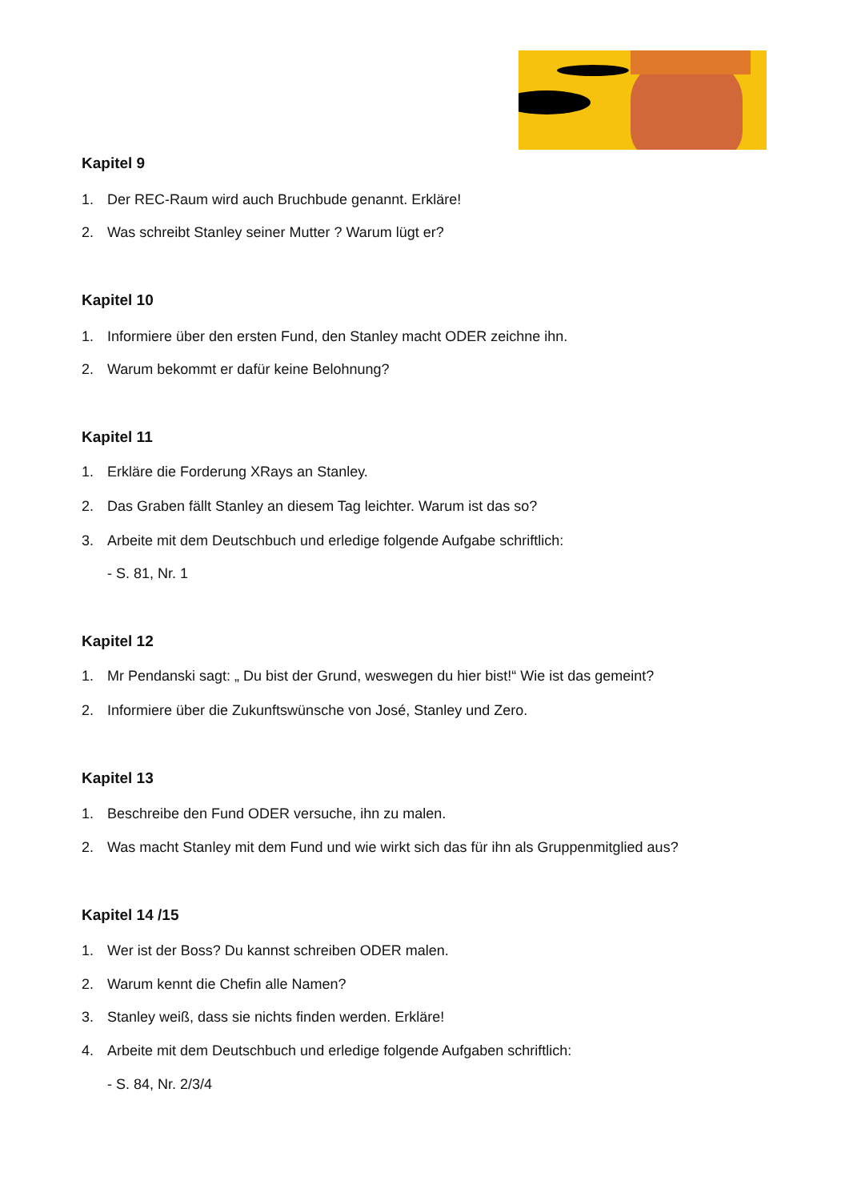Kapitel 9
1. Der REC-Raum wird auch Bruchbude genannt. Erkläre!
2. Was schreibt Stanley seiner Mutter ? Warum lügt er?
Kapitel 10
1. Informiere über den ersten Fund, den Stanley macht ODER zeichne ihn.
2. Warum bekommt er dafür keine Belohnung?
Kapitel 11
1. Erkläre die Forderung XRays an Stanley.
2. Das Graben fällt Stanley an diesem Tag leichter. Warum ist das so?
3. Arbeite mit dem Deutschbuch und erledige folgende Aufgabe schriftlich:
- S. 81, Nr. 1
Kapitel 12
1. Mr Pendanski sagt: „ Du bist der Grund, weswegen du hier bist!“ Wie ist das gemeint?
2. Informiere über die Zukunftswünsche von José, Stanley und Zero.
Kapitel 13
1. Beschreibe den Fund ODER versuche, ihn zu malen.
2. Was macht Stanley mit dem Fund und wie wirkt sich das für ihn als Gruppenmitglied aus?
Kapitel 14 /15
1. Wer ist der Boss? Du kannst schreiben ODER malen.
2. Warum kennt die Chefin alle Namen?
3. Stanley weiß, dass sie nichts finden werden. Erkläre!
4. Arbeite mit dem Deutschbuch und erledige folgende Aufgaben schriftlich:
- S. 84, Nr. 2/3/4